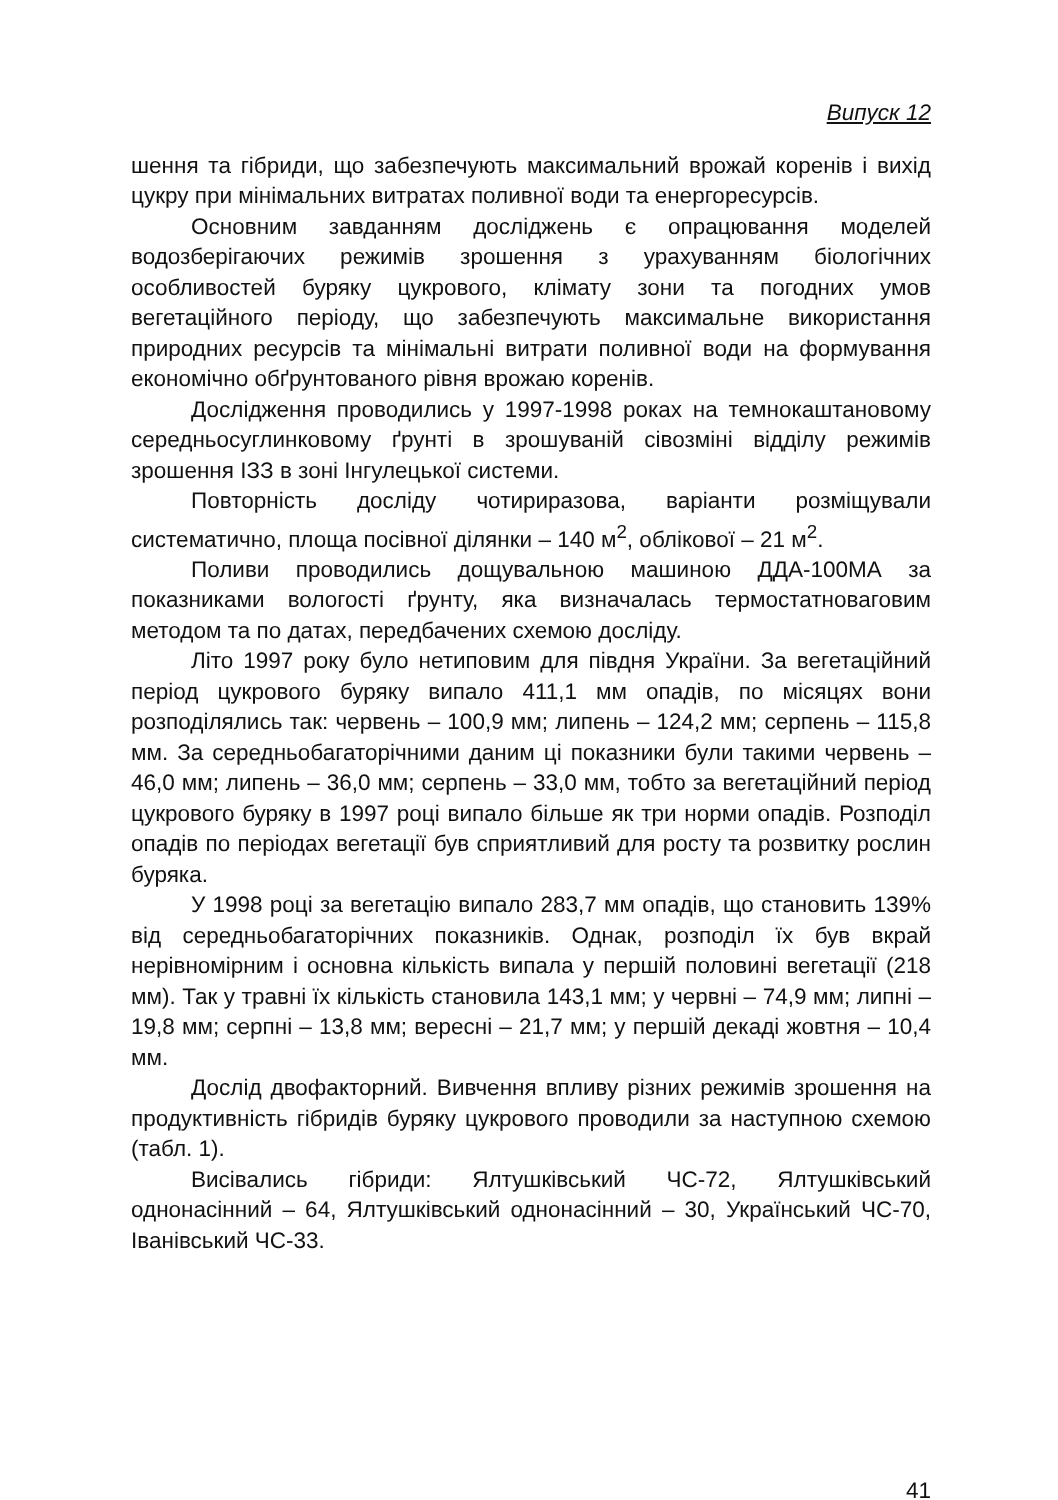Випуск 12
шення та гібриди, що забезпечують максимальний врожай коренів і вихід цукру при мінімальних витратах поливної води та енергоресурсів.
Основним завданням досліджень є опрацювання моделей водозберігаючих режимів зрошення з урахуванням біологічних особливостей буряку цукрового, клімату зони та погодних умов вегетаційного періоду, що забезпечують максимальне використання природних ресурсів та мінімальні витрати поливної води на формування економічно обґрунтованого рівня врожаю коренів.
Дослідження проводились у 1997-1998 роках на темнокаштановому середньосуглинковому ґрунті в зрошуваній сівозміні відділу режимів зрошення ІЗЗ в зоні Інгулецької системи.
Повторність досліду чотириразова, варіанти розміщували систематично, площа посівної ділянки – 140 м<sup>2</sup>, облікової – 21 м<sup>2</sup>.
Поливи проводились дощувальною машиною ДДА-100МА за показниками вологості ґрунту, яка визначалась термостатноваговим методом та по датах, передбачених схемою досліду.
Літо 1997 року було нетиповим для півдня України. За вегетаційний період цукрового буряку випало 411,1 мм опадів, по місяцях вони розподілялись так: червень – 100,9 мм; липень – 124,2 мм; серпень – 115,8 мм. За середньобагаторічними даним ці показники були такими червень – 46,0 мм; липень – 36,0 мм; серпень – 33,0 мм, тобто за вегетаційний період цукрового буряку в 1997 році випало більше як три норми опадів. Розподіл опадів по періодах вегетації був сприятливий для росту та розвитку рослин буряка.
У 1998 році за вегетацію випало 283,7 мм опадів, що становить 139% від середньобагаторічних показників. Однак, розподіл їх був вкрай нерівномірним і основна кількість випала у першій половині вегетації (218 мм). Так у травні їх кількість становила 143,1 мм; у червні – 74,9 мм; липні – 19,8 мм; серпні – 13,8 мм; вересні – 21,7 мм; у першій декаді жовтня – 10,4 мм.
Дослід двофакторний. Вивчення впливу різних режимів зрошення на продуктивність гібридів буряку цукрового проводили за наступною схемою (табл. 1).
Висівались гібриди: Ялтушківський ЧС-72, Ялтушківський однонасінний – 64, Ялтушківський однонасінний – 30, Український ЧС-70, Іванівський ЧС-33.
41